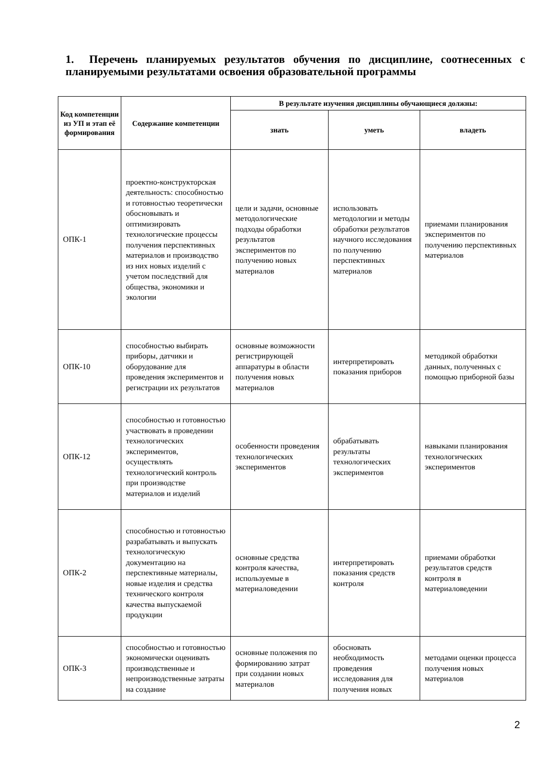1. Перечень планируемых результатов обучения по дисциплине, соотнесенных с планируемыми результатами освоения образовательной программы
| Код компетенции из УП и этап её формирования | Содержание компетенции | В результате изучения дисциплины обучающиеся должны: | | |
| --- | --- | --- | --- | --- |
| | | знать | уметь | владеть |
| ОПК-1 | проектно-конструкторская деятельность: способностью и готовностью теоретически обосновывать и оптимизировать технологические процессы получения перспективных материалов и производство из них новых изделий с учетом последствий для общества, экономики и экологии | цели и задачи, основные методологические подходы обработки результатов экспериментов по получению новых материалов | использовать методологии и методы обработки результатов научного исследования по получению перспективных материалов | приемами планирования экспериментов по получению перспективных материалов |
| ОПК-10 | способностью выбирать приборы, датчики и оборудование для проведения экспериментов и регистрации их результатов | основные возможности регистрирующей аппаратуры в области получения новых материалов | интерпретировать показания приборов | методикой обработки данных, полученных с помощью приборной базы |
| ОПК-12 | способностью и готовностью участвовать в проведении технологических экспериментов, осуществлять технологический контроль при производстве материалов и изделий | особенности проведения технологических экспериментов | обрабатывать результаты технологических экспериментов | навыками планирования технологических экспериментов |
| ОПК-2 | способностью и готовностью разрабатывать и выпускать технологическую документацию на перспективные материалы, новые изделия и средства технического контроля качества выпускаемой продукции | основные средства контроля качества, используемые в материаловедении | интерпретировать показания средств контроля | приемами обработки результатов средств контроля в материаловедении |
| ОПК-3 | способностью и готовностью экономически оценивать производственные и непроизводственные затраты на создание | основные положения по формированию затрат при создании новых материалов | обосновать необходимость проведения исследования для получения новых | методами оценки процесса получения новых материалов |
2